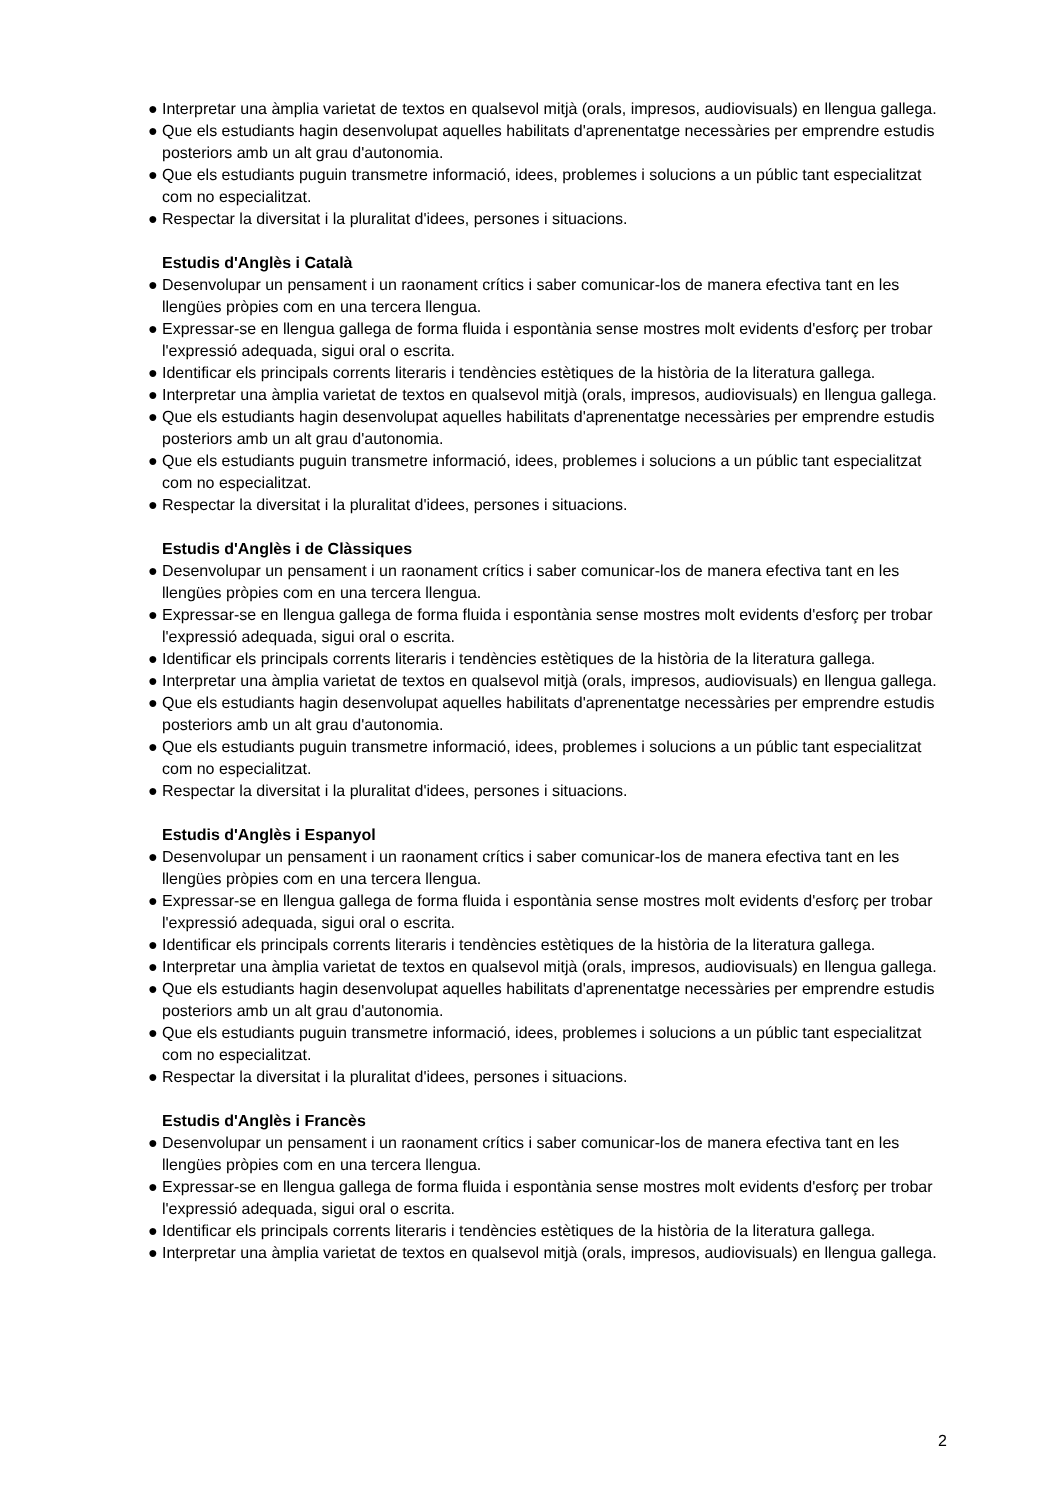● Interpretar una àmplia varietat de textos en qualsevol mitjà (orals, impresos, audiovisuals) en llengua gallega.
● Que els estudiants hagin desenvolupat aquelles habilitats d'aprenentatge necessàries per emprendre estudis posteriors amb un alt grau d'autonomia.
● Que els estudiants puguin transmetre informació, idees, problemes i solucions a un públic tant especialitzat com no especialitzat.
● Respectar la diversitat i la pluralitat d'idees, persones i situacions.
Estudis d'Anglès i Català
● Desenvolupar un pensament i un raonament crítics i saber comunicar-los de manera efectiva tant en les llengües pròpies com en una tercera llengua.
● Expressar-se en llengua gallega de forma fluida i espontània sense mostres molt evidents d'esforç per trobar l'expressió adequada, sigui oral o escrita.
● Identificar els principals corrents literaris i tendències estètiques de la història de la literatura gallega.
● Interpretar una àmplia varietat de textos en qualsevol mitjà (orals, impresos, audiovisuals) en llengua gallega.
● Que els estudiants hagin desenvolupat aquelles habilitats d'aprenentatge necessàries per emprendre estudis posteriors amb un alt grau d'autonomia.
● Que els estudiants puguin transmetre informació, idees, problemes i solucions a un públic tant especialitzat com no especialitzat.
● Respectar la diversitat i la pluralitat d'idees, persones i situacions.
Estudis d'Anglès i de Clàssiques
● Desenvolupar un pensament i un raonament crítics i saber comunicar-los de manera efectiva tant en les llengües pròpies com en una tercera llengua.
● Expressar-se en llengua gallega de forma fluida i espontània sense mostres molt evidents d'esforç per trobar l'expressió adequada, sigui oral o escrita.
● Identificar els principals corrents literaris i tendències estètiques de la història de la literatura gallega.
● Interpretar una àmplia varietat de textos en qualsevol mitjà (orals, impresos, audiovisuals) en llengua gallega.
● Que els estudiants hagin desenvolupat aquelles habilitats d'aprenentatge necessàries per emprendre estudis posteriors amb un alt grau d'autonomia.
● Que els estudiants puguin transmetre informació, idees, problemes i solucions a un públic tant especialitzat com no especialitzat.
● Respectar la diversitat i la pluralitat d'idees, persones i situacions.
Estudis d'Anglès i Espanyol
● Desenvolupar un pensament i un raonament crítics i saber comunicar-los de manera efectiva tant en les llengües pròpies com en una tercera llengua.
● Expressar-se en llengua gallega de forma fluida i espontània sense mostres molt evidents d'esforç per trobar l'expressió adequada, sigui oral o escrita.
● Identificar els principals corrents literaris i tendències estètiques de la història de la literatura gallega.
● Interpretar una àmplia varietat de textos en qualsevol mitjà (orals, impresos, audiovisuals) en llengua gallega.
● Que els estudiants hagin desenvolupat aquelles habilitats d'aprenentatge necessàries per emprendre estudis posteriors amb un alt grau d'autonomia.
● Que els estudiants puguin transmetre informació, idees, problemes i solucions a un públic tant especialitzat com no especialitzat.
● Respectar la diversitat i la pluralitat d'idees, persones i situacions.
Estudis d'Anglès i Francès
● Desenvolupar un pensament i un raonament crítics i saber comunicar-los de manera efectiva tant en les llengües pròpies com en una tercera llengua.
● Expressar-se en llengua gallega de forma fluida i espontània sense mostres molt evidents d'esforç per trobar l'expressió adequada, sigui oral o escrita.
● Identificar els principals corrents literaris i tendències estètiques de la història de la literatura gallega.
● Interpretar una àmplia varietat de textos en qualsevol mitjà (orals, impresos, audiovisuals) en llengua gallega.
2